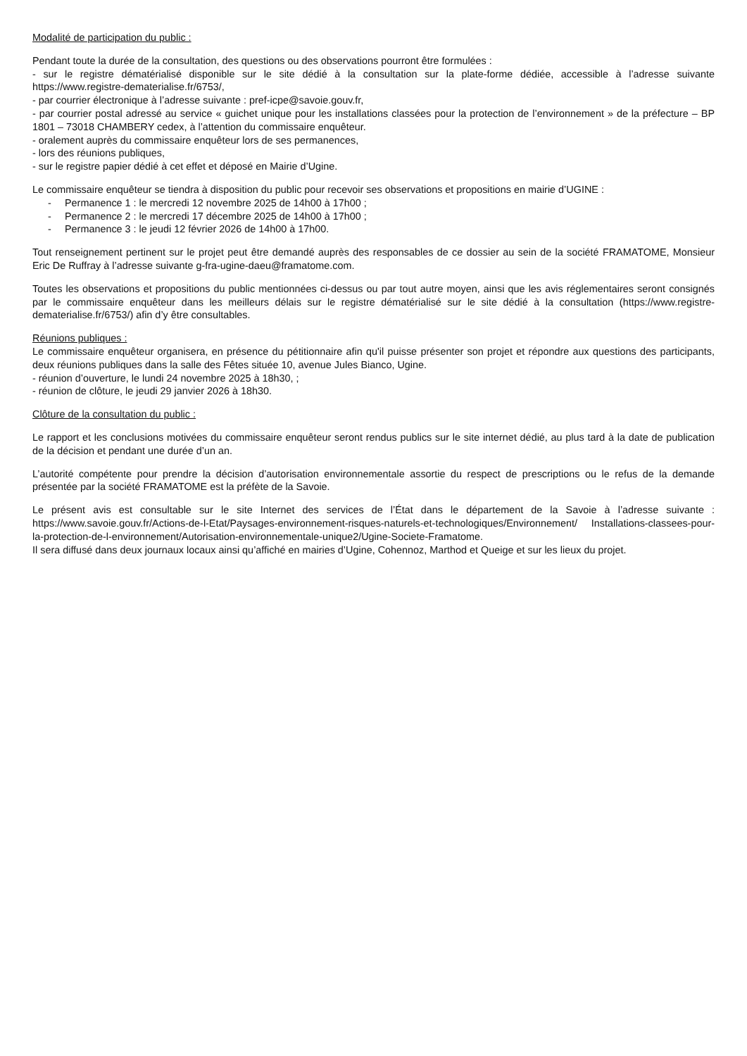Modalité de participation du public :
Pendant toute la durée de la consultation, des questions ou des observations pourront être formulées :
- sur le registre dématérialisé disponible sur le site dédié à la consultation sur la plate-forme dédiée, accessible à l’adresse suivante https://www.registre-dematerialise.fr/6753/,
- par courrier électronique à l’adresse suivante : pref-icpe@savoie.gouv.fr,
- par courrier postal adressé au service « guichet unique pour les installations classées pour la protection de l’environnement » de la préfecture – BP 1801 – 73018 CHAMBERY cedex, à l’attention du commissaire enquêteur.
- oralement auprès du commissaire enquêteur lors de ses permanences,
- lors des réunions publiques,
- sur le registre papier dédié à cet effet et déposé en Mairie d’Ugine.
Le commissaire enquêteur se tiendra à disposition du public pour recevoir ses observations et propositions en mairie d’UGINE :
- Permanence 1 : le mercredi 12 novembre 2025 de 14h00 à 17h00 ;
- Permanence 2 : le mercredi 17 décembre 2025 de 14h00 à 17h00 ;
- Permanence 3 : le jeudi 12 février 2026 de 14h00 à 17h00.
Tout renseignement pertinent sur le projet peut être demandé auprès des responsables de ce dossier au sein de la société FRAMATOME, Monsieur Eric De Ruffray à l’adresse suivante g-fra-ugine-daeu@framatome.com.
Toutes les observations et propositions du public mentionnées ci-dessus ou par tout autre moyen, ainsi que les avis réglementaires seront consignés par le commissaire enquêteur dans les meilleurs délais sur le registre dématérialisé sur le site dédié à la consultation (https://www.registre-dematerialise.fr/6753/) afin d’y être consultables.
Réunions publiques :
Le commissaire enquêteur organisera, en présence du pétitionnaire afin qu'il puisse présenter son projet et répondre aux questions des participants, deux réunions publiques dans la salle des Fêtes située 10, avenue Jules Bianco, Ugine.
- réunion d’ouverture, le lundi 24 novembre 2025 à 18h30, ;
- réunion de clôture, le jeudi 29 janvier 2026 à 18h30.
Clôture de la consultation du public :
Le rapport et les conclusions motivées du commissaire enquêteur seront rendus publics sur le site internet dédié, au plus tard à la date de publication de la décision et pendant une durée d’un an.
L’autorité compétente pour prendre la décision d’autorisation environnementale assortie du respect de prescriptions ou le refus de la demande présentée par la société FRAMATOME est la préfète de la Savoie.
Le présent avis est consultable sur le site Internet des services de l’État dans le département de la Savoie à l’adresse suivante : https://www.savoie.gouv.fr/Actions-de-l-Etat/Paysages-environnement-risques-naturels-et-technologiques/Environnement/ Installations-classees-pour-la-protection-de-l-environnement/Autorisation-environnementale-unique2/Ugine-Societe-Framatome.
Il sera diffusé dans deux journaux locaux ainsi qu’affiché en mairies d’Ugine, Cohennoz, Marthod et Queige et sur les lieux du projet.